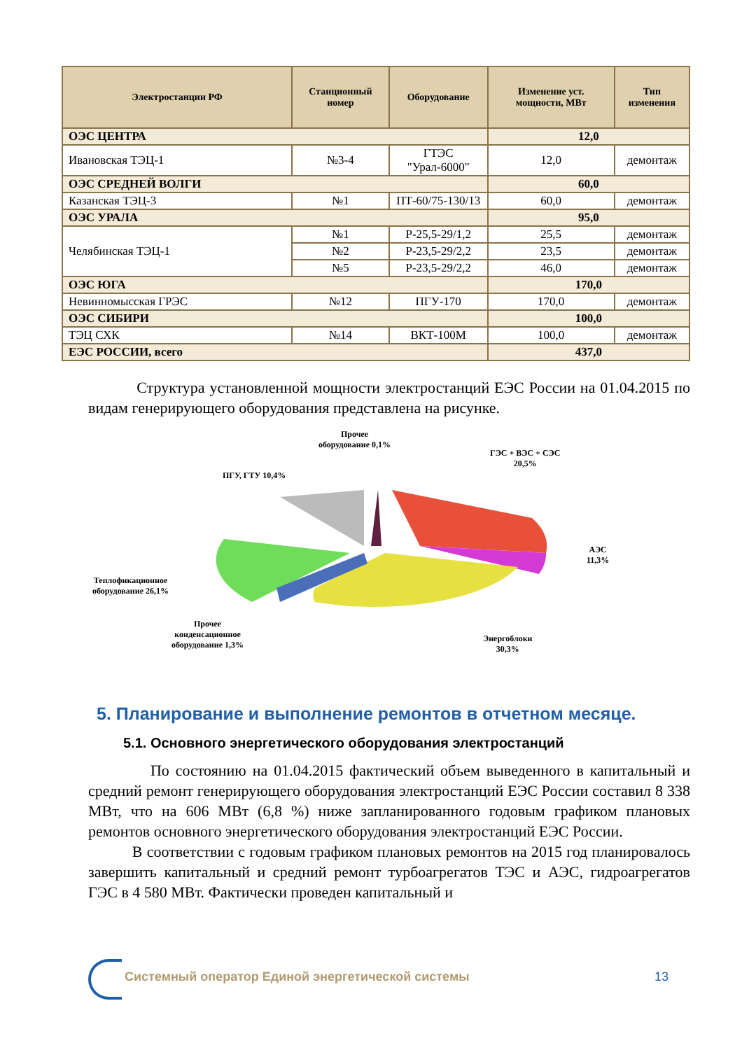| Электростанции РФ | Станционный номер | Оборудование | Изменение уст. мощности, МВт | Тип изменения |
| --- | --- | --- | --- | --- |
| ОЭС ЦЕНТРА | | | 12,0 | |
| Ивановская ТЭЦ-1 | №3-4 | ГТЭС "Урал-6000" | 12,0 | демонтаж |
| ОЭС СРЕДНЕЙ ВОЛГИ | | | 60,0 | |
| Казанская ТЭЦ-3 | №1 | ПТ-60/75-130/13 | 60,0 | демонтаж |
| ОЭС УРАЛА | | | 95,0 | |
| Челябинская ТЭЦ-1 | №1 | Р-25,5-29/1,2 | 25,5 | демонтаж |
| | №2 | Р-23,5-29/2,2 | 23,5 | демонтаж |
| | №5 | Р-23,5-29/2,2 | 46,0 | демонтаж |
| ОЭС ЮГА | | | 170,0 | |
| Невинномысская ГРЭС | №12 | ПГУ-170 | 170,0 | демонтаж |
| ОЭС СИБИРИ | | | 100,0 | |
| ТЭЦ СХК | №14 | ВКТ-100М | 100,0 | демонтаж |
| ЕЭС РОССИИ, всего | | | 437,0 | |
Структура установленной мощности электростанций ЕЭС России на 01.04.2015 по видам генерирующего оборудования представлена на рисунке.
Прочее
оборудование 0,1%
ГЭС + ВЭС + СЭС
20,5%
ПГУ, ГТУ 10,4%
АЭС
11,3%
Теплофикационное
оборудование 26,1%
Прочее
конденсационное
оборудование 1,3%
Энергоблоки
30,3%
5. Планирование и выполнение ремонтов в отчетном месяце.
5.1. Основного энергетического оборудования электростанций
По состоянию на 01.04.2015 фактический объем выведенного в капитальный и средний ремонт генерирующего оборудования электростанций ЕЭС России составил 8 338 МВт, что на 606 МВт (6,8 %) ниже запланированного годовым графиком плановых ремонтов основного энергетического оборудования электростанций ЕЭС России.
В соответствии с годовым графиком плановых ремонтов на 2015 год планировалось завершить капитальный и средний ремонт турбоагрегатов ТЭС и АЭС, гидроагрегатов ГЭС в 4 580 МВт. Фактически проведен капитальный и
Системный оператор Единой энергетической системы
13